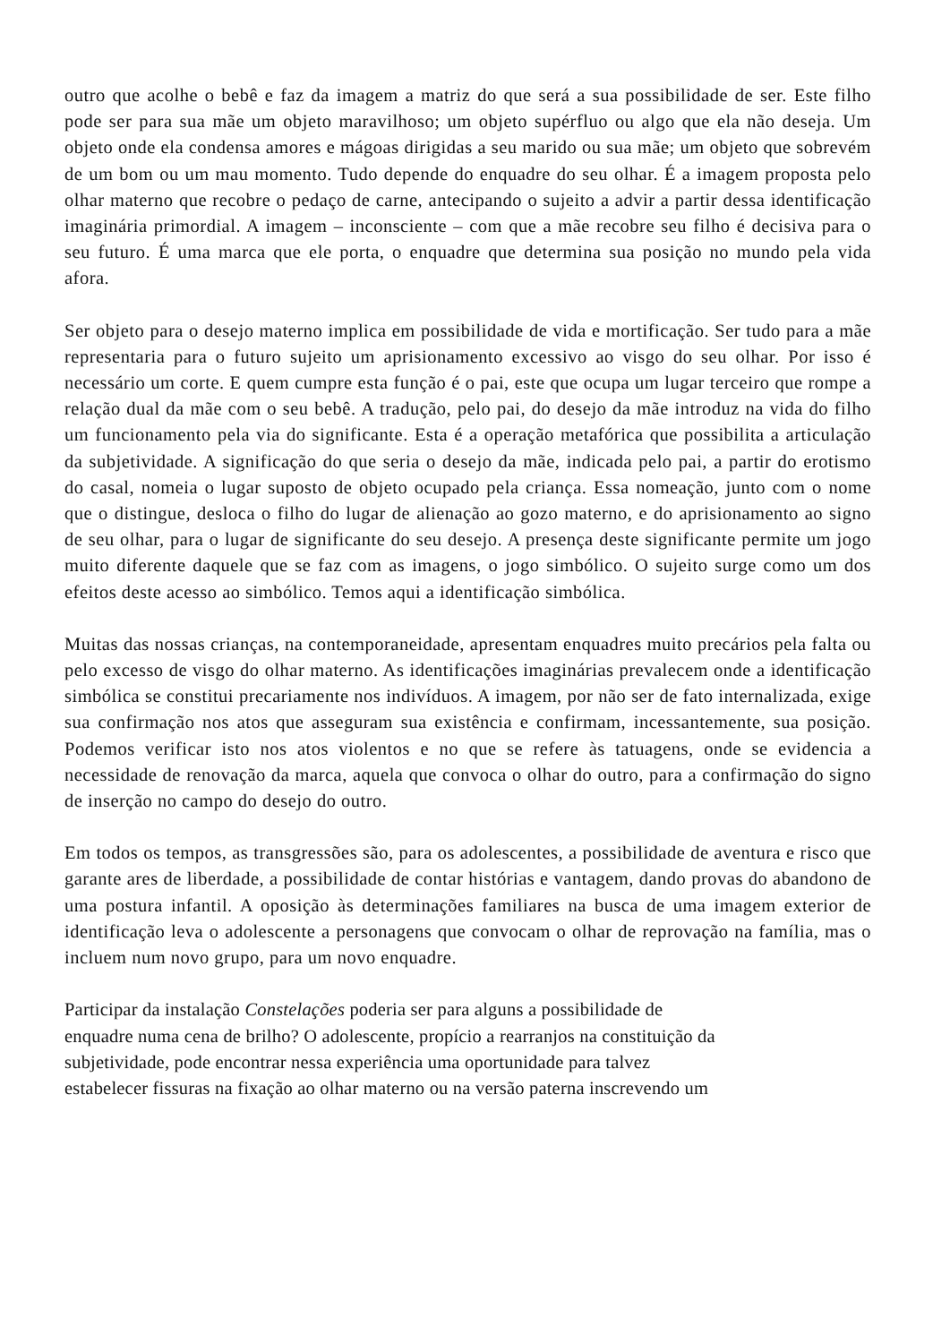outro que acolhe o bebê e faz da imagem a matriz do que será a sua possibilidade de ser. Este filho pode ser para sua mãe um objeto maravilhoso; um objeto supérfluo ou algo que ela não deseja. Um objeto onde ela condensa amores e mágoas dirigidas a seu marido ou sua mãe; um objeto que sobrevém de um bom ou um mau momento. Tudo depende do enquadre do seu olhar. É a imagem proposta pelo olhar materno que recobre o pedaço de carne, antecipando o sujeito a advir a partir dessa identificação imaginária primordial. A imagem – inconsciente – com que a mãe recobre seu filho é decisiva para o seu futuro. É uma marca que ele porta, o enquadre que determina sua posição no mundo pela vida afora.
Ser objeto para o desejo materno implica em possibilidade de vida e mortificação. Ser tudo para a mãe representaria para o futuro sujeito um aprisionamento excessivo ao visgo do seu olhar. Por isso é necessário um corte. E quem cumpre esta função é o pai, este que ocupa um lugar terceiro que rompe a relação dual da mãe com o seu bebê. A tradução, pelo pai, do desejo da mãe introduz na vida do filho um funcionamento pela via do significante. Esta é a operação metafórica que possibilita a articulação da subjetividade. A significação do que seria o desejo da mãe, indicada pelo pai, a partir do erotismo do casal, nomeia o lugar suposto de objeto ocupado pela criança. Essa nomeação, junto com o nome que o distingue, desloca o filho do lugar de alienação ao gozo materno, e do aprisionamento ao signo de seu olhar, para o lugar de significante do seu desejo. A presença deste significante permite um jogo muito diferente daquele que se faz com as imagens, o jogo simbólico. O sujeito surge como um dos efeitos deste acesso ao simbólico. Temos aqui a identificação simbólica.
Muitas das nossas crianças, na contemporaneidade, apresentam enquadres muito precários pela falta ou pelo excesso de visgo do olhar materno. As identificações imaginárias prevalecem onde a identificação simbólica se constitui precariamente nos indivíduos. A imagem, por não ser de fato internalizada, exige sua confirmação nos atos que asseguram sua existência e confirmam, incessantemente, sua posição. Podemos verificar isto nos atos violentos e no que se refere às tatuagens, onde se evidencia a necessidade de renovação da marca, aquela que convoca o olhar do outro, para a confirmação do signo de inserção no campo do desejo do outro.
Em todos os tempos, as transgressões são, para os adolescentes, a possibilidade de aventura e risco que garante ares de liberdade, a possibilidade de contar histórias e vantagem, dando provas do abandono de uma postura infantil. A oposição às determinações familiares na busca de uma imagem exterior de identificação leva o adolescente a personagens que convocam o olhar de reprovação na família, mas o incluem num novo grupo, para um novo enquadre.
Participar da instalação Constelações poderia ser para alguns a possibilidade de
enquadre numa cena de brilho? O adolescente, propício a rearranjos na constituição da
subjetividade, pode encontrar nessa experiência uma oportunidade para talvez
estabelecer fissuras na fixação ao olhar materno ou na versão paterna inscrevendo um